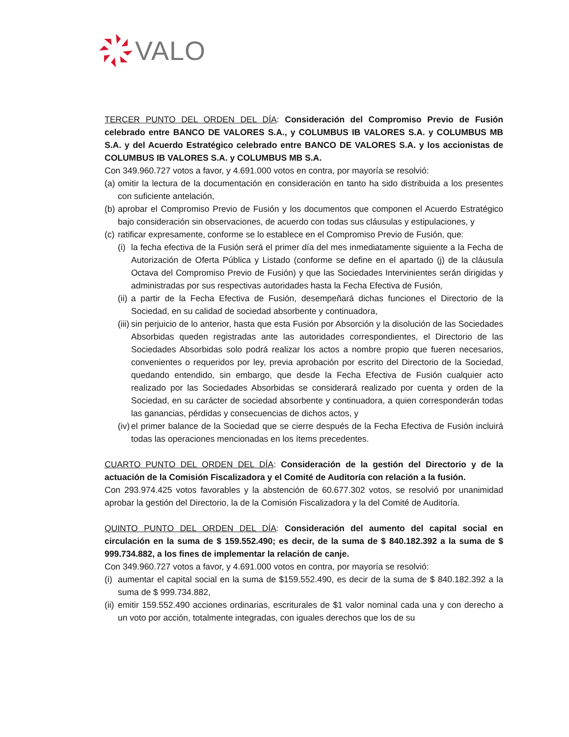VALO
TERCER PUNTO DEL ORDEN DEL DÍA: Consideración del Compromiso Previo de Fusión celebrado entre BANCO DE VALORES S.A., y COLUMBUS IB VALORES S.A. y COLUMBUS MB S.A. y del Acuerdo Estratégico celebrado entre BANCO DE VALORES S.A. y los accionistas de COLUMBUS IB VALORES S.A. y COLUMBUS MB S.A.
Con 349.960.727 votos a favor, y 4.691.000 votos en contra, por mayoría se resolvió:
(a) omitir la lectura de la documentación en consideración en tanto ha sido distribuida a los presentes con suficiente antelación,
(b) aprobar el Compromiso Previo de Fusión y los documentos que componen el Acuerdo Estratégico bajo consideración sin observaciones, de acuerdo con todas sus cláusulas y estipulaciones, y
(c) ratificar expresamente, conforme se lo establece en el Compromiso Previo de Fusión, que:
(i) la fecha efectiva de la Fusión será el primer día del mes inmediatamente siguiente a la Fecha de Autorización de Oferta Pública y Listado (conforme se define en el apartado (j) de la cláusula Octava del Compromiso Previo de Fusión) y que las Sociedades Intervinientes serán dirigidas y administradas por sus respectivas autoridades hasta la Fecha Efectiva de Fusión,
(ii) a partir de la Fecha Efectiva de Fusión, desempeñará dichas funciones el Directorio de la Sociedad, en su calidad de sociedad absorbente y continuadora,
(iii) sin perjuicio de lo anterior, hasta que esta Fusión por Absorción y la disolución de las Sociedades Absorbidas queden registradas ante las autoridades correspondientes, el Directorio de las Sociedades Absorbidas solo podrá realizar los actos a nombre propio que fueren necesarios, convenientes o requeridos por ley, previa aprobación por escrito del Directorio de la Sociedad, quedando entendido, sin embargo, que desde la Fecha Efectiva de Fusión cualquier acto realizado por las Sociedades Absorbidas se considerará realizado por cuenta y orden de la Sociedad, en su carácter de sociedad absorbente y continuadora, a quien corresponderán todas las ganancias, pérdidas y consecuencias de dichos actos, y
(iv) el primer balance de la Sociedad que se cierre después de la Fecha Efectiva de Fusión incluirá todas las operaciones mencionadas en los ítems precedentes.
CUARTO PUNTO DEL ORDEN DEL DÍA: Consideración de la gestión del Directorio y de la actuación de la Comisión Fiscalizadora y el Comité de Auditoría con relación a la fusión.
Con 293.974.425 votos favorables y la abstención de 60.677.302 votos, se resolvió por unanimidad aprobar la gestión del Directorio, la de la Comisión Fiscalizadora y la del Comité de Auditoría.
QUINTO PUNTO DEL ORDEN DEL DÍA: Consideración del aumento del capital social en circulación en la suma de $ 159.552.490; es decir, de la suma de $ 840.182.392 a la suma de $ 999.734.882, a los fines de implementar la relación de canje.
Con 349.960.727 votos a favor, y 4.691.000 votos en contra, por mayoría se resolvió:
(i) aumentar el capital social en la suma de $159.552.490, es decir de la suma de $ 840.182.392 a la suma de $ 999.734.882,
(ii) emitir 159.552.490 acciones ordinarias, escriturales de $1 valor nominal cada una y con derecho a un voto por acción, totalmente integradas, con iguales derechos que los de su